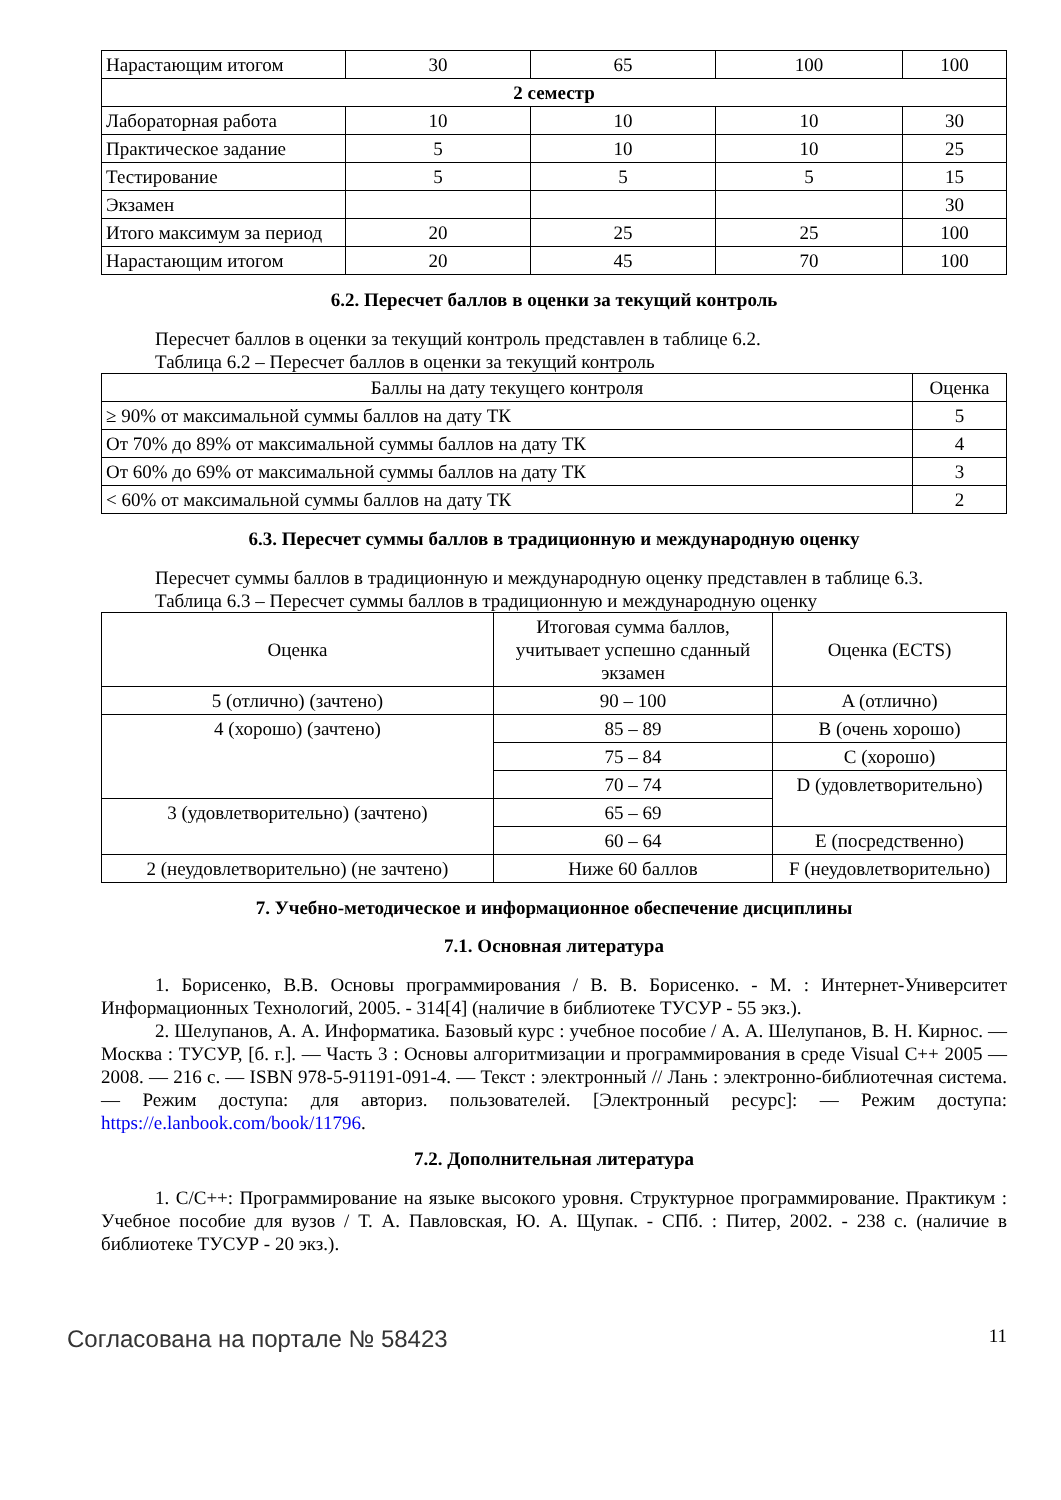| Нарастающим итогом | 30 | 65 | 100 | 100 |
| 2 семестр | | | | |
| Лабораторная работа | 10 | 10 | 10 | 30 |
| Практическое задание | 5 | 10 | 10 | 25 |
| Тестирование | 5 | 5 | 5 | 15 |
| Экзамен | | | | 30 |
| Итого максимум за период | 20 | 25 | 25 | 100 |
| Нарастающим итогом | 20 | 45 | 70 | 100 |
6.2. Пересчет баллов в оценки за текущий контроль
Пересчет баллов в оценки за текущий контроль представлен в таблице 6.2.
Таблица 6.2 – Пересчет баллов в оценки за текущий контроль
| Баллы на дату текущего контроля | Оценка |
| --- | --- |
| ≥ 90% от максимальной суммы баллов на дату ТК | 5 |
| От 70% до 89% от максимальной суммы баллов на дату ТК | 4 |
| От 60% до 69% от максимальной суммы баллов на дату ТК | 3 |
| < 60% от максимальной суммы баллов на дату ТК | 2 |
6.3. Пересчет суммы баллов в традиционную и международную оценку
Пересчет суммы баллов в традиционную и международную оценку представлен в таблице 6.3.
Таблица 6.3 – Пересчет суммы баллов в традиционную и международную оценку
| Оценка | Итоговая сумма баллов, учитывает успешно сданный экзамен | Оценка (ECTS) |
| --- | --- | --- |
| 5 (отлично) (зачтено) | 90 – 100 | A (отлично) |
| 4 (хорошо) (зачтено) | 85 – 89 | B (очень хорошо) |
| | 75 – 84 | C (хорошо) |
| | 70 – 74 | D (удовлетворительно) |
| 3 (удовлетворительно) (зачтено) | 65 – 69 | |
| | 60 – 64 | E (посредственно) |
| 2 (неудовлетворительно) (не зачтено) | Ниже 60 баллов | F (неудовлетворительно) |
7. Учебно-методическое и информационное обеспечение дисциплины
7.1. Основная литература
1. Борисенко, В.В. Основы программирования / В. В. Борисенко. - М. : Интернет-Университет Информационных Технологий, 2005. - 314[4] (наличие в библиотеке ТУСУР - 55 экз.).
2. Шелупанов, А. А. Информатика. Базовый курс : учебное пособие / А. А. Шелупанов, В. Н. Кирнос. — Москва : ТУСУР, [б. г.]. — Часть 3 : Основы алгоритмизации и программирования в среде Visual C++ 2005 — 2008. — 216 с. — ISBN 978-5-91191-091-4. — Текст : электронный // Лань : электронно-библиотечная система. — Режим доступа: для авториз. пользователей. [Электронный ресурс]: — Режим доступа: https://e.lanbook.com/book/11796.
7.2. Дополнительная литература
1. C/C++: Программирование на языке высокого уровня. Структурное программирование. Практикум : Учебное пособие для вузов / Т. А. Павловская, Ю. А. Щупак. - СПб. : Питер, 2002. - 238 с. (наличие в библиотеке ТУСУР - 20 экз.).
Согласована на портале № 58423 11